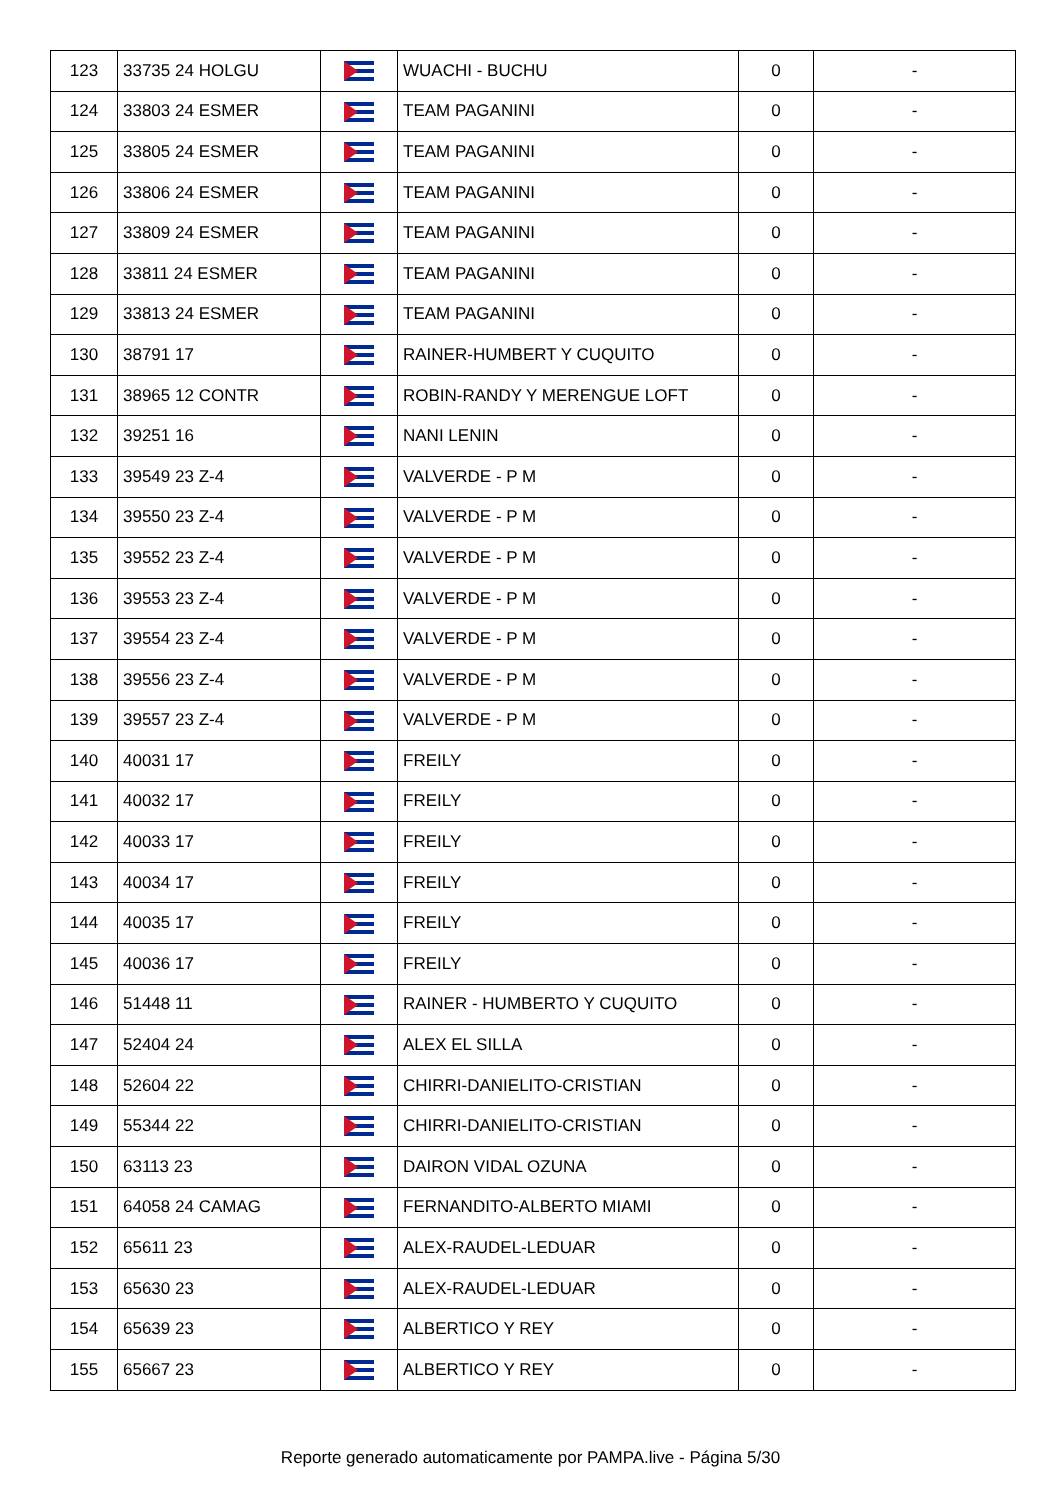| 123 | 33735 24 HOLGU | | WUACHI - BUCHU | 0 | - |
| 124 | 33803 24 ESMER | | TEAM PAGANINI | 0 | - |
| 125 | 33805 24 ESMER | | TEAM PAGANINI | 0 | - |
| 126 | 33806 24 ESMER | | TEAM PAGANINI | 0 | - |
| 127 | 33809 24 ESMER | | TEAM PAGANINI | 0 | - |
| 128 | 33811 24 ESMER | | TEAM PAGANINI | 0 | - |
| 129 | 33813 24 ESMER | | TEAM PAGANINI | 0 | - |
| 130 | 38791 17 | | RAINER-HUMBERT Y CUQUITO | 0 | - |
| 131 | 38965 12 CONTR | | ROBIN-RANDY Y MERENGUE LOFT | 0 | - |
| 132 | 39251 16 | | NANI LENIN | 0 | - |
| 133 | 39549 23 Z-4 | | VALVERDE - P M | 0 | - |
| 134 | 39550 23 Z-4 | | VALVERDE - P M | 0 | - |
| 135 | 39552 23 Z-4 | | VALVERDE - P M | 0 | - |
| 136 | 39553 23 Z-4 | | VALVERDE - P M | 0 | - |
| 137 | 39554 23 Z-4 | | VALVERDE - P M | 0 | - |
| 138 | 39556 23 Z-4 | | VALVERDE - P M | 0 | - |
| 139 | 39557 23 Z-4 | | VALVERDE - P M | 0 | - |
| 140 | 40031 17 | | FREILY | 0 | - |
| 141 | 40032 17 | | FREILY | 0 | - |
| 142 | 40033 17 | | FREILY | 0 | - |
| 143 | 40034 17 | | FREILY | 0 | - |
| 144 | 40035 17 | | FREILY | 0 | - |
| 145 | 40036 17 | | FREILY | 0 | - |
| 146 | 51448 11 | | RAINER - HUMBERTO Y CUQUITO | 0 | - |
| 147 | 52404 24 | | ALEX EL SILLA | 0 | - |
| 148 | 52604 22 | | CHIRRI-DANIELITO-CRISTIAN | 0 | - |
| 149 | 55344 22 | | CHIRRI-DANIELITO-CRISTIAN | 0 | - |
| 150 | 63113 23 | | DAIRON VIDAL OZUNA | 0 | - |
| 151 | 64058 24 CAMAG | | FERNANDITO-ALBERTO MIAMI | 0 | - |
| 152 | 65611 23 | | ALEX-RAUDEL-LEDUAR | 0 | - |
| 153 | 65630 23 | | ALEX-RAUDEL-LEDUAR | 0 | - |
| 154 | 65639 23 | | ALBERTICO Y REY | 0 | - |
| 155 | 65667 23 | | ALBERTICO Y REY | 0 | - |
Reporte generado automaticamente por PAMPA.live - Página 5/30